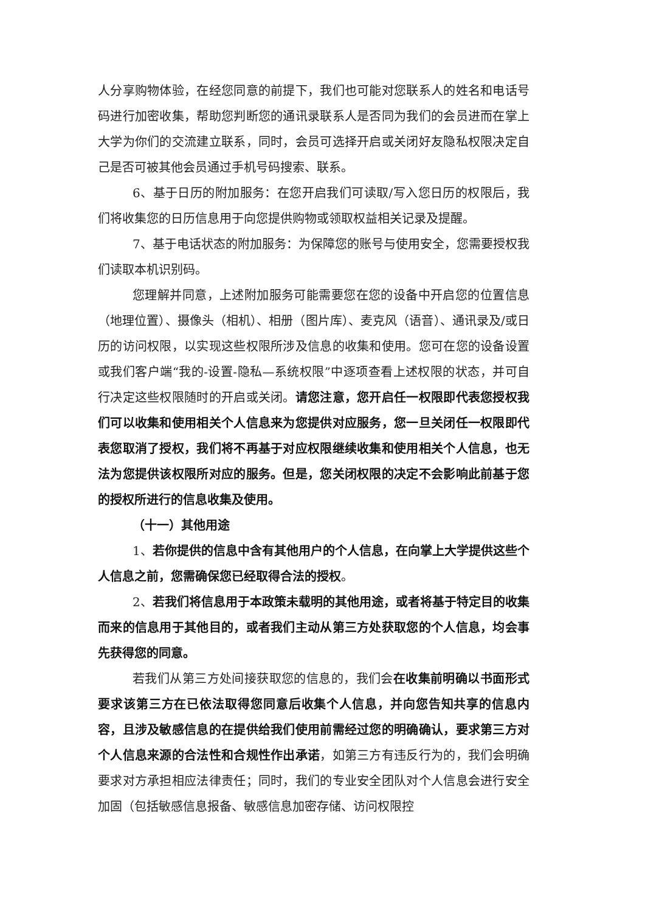人分享购物体验，在经您同意的前提下，我们也可能对您联系人的姓名和电话号码进行加密收集，帮助您判断您的通讯录联系人是否同为我们的会员进而在掌上大学为你们的交流建立联系，同时，会员可选择开启或关闭好友隐私权限决定自己是否可被其他会员通过手机号码搜索、联系。
6、基于日历的附加服务：在您开启我们可读取/写入您日历的权限后，我们将收集您的日历信息用于向您提供购物或领取权益相关记录及提醒。
7、基于电话状态的附加服务：为保障您的账号与使用安全，您需要授权我们读取本机识别码。
您理解并同意，上述附加服务可能需要您在您的设备中开启您的位置信息（地理位置）、摄像头（相机）、相册（图片库）、麦克风（语音）、通讯录及/或日历的访问权限，以实现这些权限所涉及信息的收集和使用。您可在您的设备设置或我们客户端“我的-设置-隐私—系统权限”中逐项查看上述权限的状态，并可自行决定这些权限随时的开启或关闭。请您注意，您开启任一权限即代表您授权我们可以收集和使用相关个人信息来为您提供对应服务，您一旦关闭任一权限即代表您取消了授权，我们将不再基于对应权限继续收集和使用相关个人信息，也无法为您提供该权限所对应的服务。但是，您关闭权限的决定不会影响此前基于您的授权所进行的信息收集及使用。
（十一）其他用途
1、若你提供的信息中含有其他用户的个人信息，在向掌上大学提供这些个人信息之前，您需确保您已经取得合法的授权。
2、若我们将信息用于本政策未载明的其他用途，或者将基于特定目的收集而来的信息用于其他目的，或者我们主动从第三方处获取您的个人信息，均会事先获得您的同意。
若我们从第三方处间接获取您的信息的，我们会在收集前明确以书面形式要求该第三方在已依法取得您同意后收集个人信息，并向您告知共享的信息内容，且涉及敏感信息的在提供给我们使用前需经过您的明确确认，要求第三方对个人信息来源的合法性和合规性作出承诺，如第三方有违反行为的，我们会明确要求对方承担相应法律责任；同时，我们的专业安全团队对个人信息会进行安全加固（包括敏感信息报备、敏感信息加密存储、访问权限控